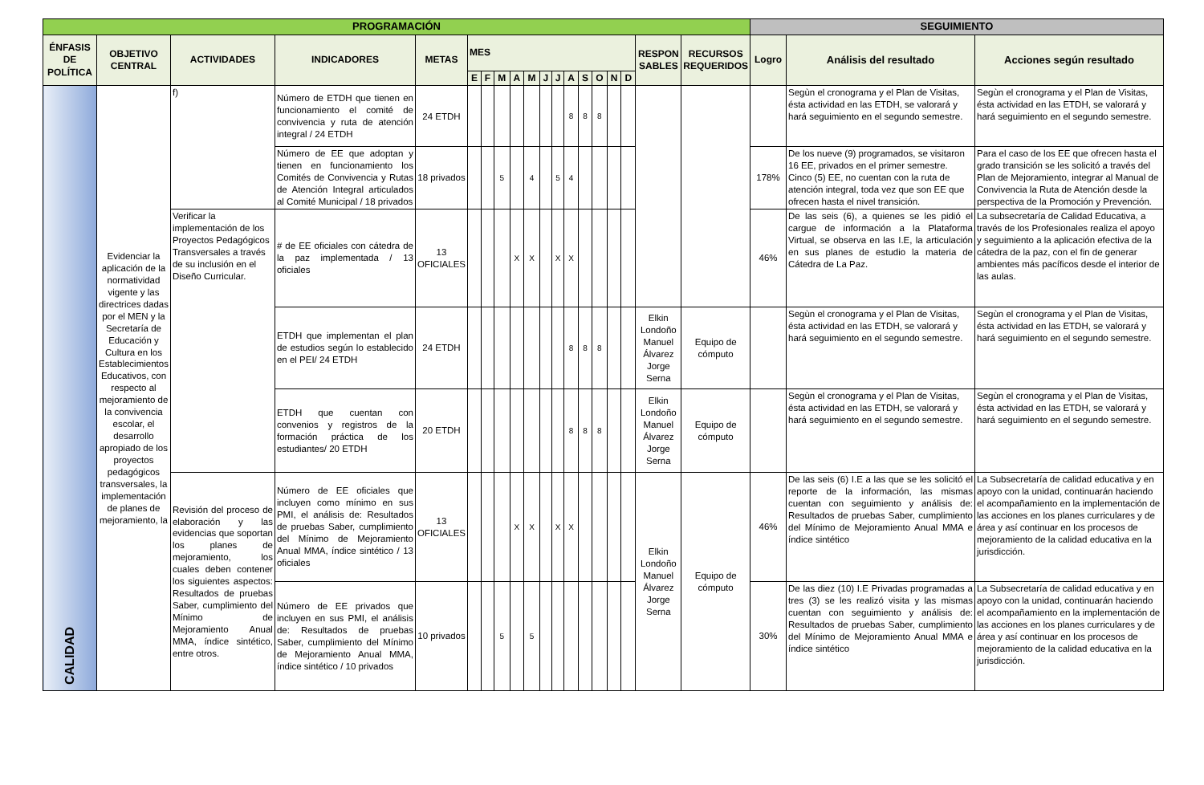| PROGRAMACIÓN | | | | | | | | | | | | | | | | | | | SEGUIMIENTO | | |
| --- | --- | --- | --- | --- | --- | --- | --- | --- | --- | --- | --- | --- | --- | --- | --- | --- | --- | --- | --- | --- | --- |
| ÉNFASIS DE POLÍTICA | OBJETIVO CENTRAL | ACTIVIDADES | INDICADORES | METAS | MES | | | | | | | | | | | | RESPON SABLES | RECURSOS REQUERIDOS | Logro | Análisis del resultado | Acciones según resultado |
| | | | | | E | F | M | A | M | J | J | A | S | O | N | D | | | | | |
| CALIDAD | Evidenciar la aplicación de la normatividad vigente y las directrices dadas por el MEN y la Secretaría de Educación y Cultura en los Establecimientos Educativos, con respecto al mejoramiento de la convivencia escolar, el desarrollo apropiado de los proyectos pedagógicos transversales, la implementación de planes de mejoramiento, la | f) | Número de ETDH que tienen en funcionamiento el comité de convivencia y ruta de atención integral / 24 ETDH | 24 ETDH | | | | | | | | 8 | 8 | 8 | | | | | | Segùn el cronograma y el Plan de Visitas, ésta actividad en las ETDH, se valorará y hará seguimiento en el segundo semestre. | Segùn el cronograma y el Plan de Visitas, ésta actividad en las ETDH, se valorará y hará seguimiento en el segundo semestre. |
| | | | Número de EE que adoptan y tienen en funcionamiento los Comités de Convivencia y Rutas de Atención Integral articulados al Comité Municipal / 18 privados | 18 privados | | | 5 | | 4 | | 5 | 4 | | | | | | | 178% | De los nueve (9) programados, se visitaron 16 EE, privados en el primer semestre. Cinco (5) EE, no cuentan con la ruta de atención integral, toda vez que son EE que ofrecen hasta el nivel transición. | Para el caso de los EE que ofrecen hasta el grado transición se les solicitó a través del Plan de Mejoramiento, integrar al Manual de Convivencia la Ruta de Atención desde la perspectiva de la Promoción y Prevención. |
| | | Verificar la implementación de los Proyectos Pedagógicos Transversales a través de su inclusión en el Diseño Curricular. | # de EE oficiales con cátedra de la paz implementada / 13 oficiales | 13 OFICIALES | | | | X | X | | X | X | | | | | | | 46% | De las seis (6), a quienes se les pidió el cargue de información a la Plataforma Virtual, se observa en las I.E, la articulación en sus planes de estudio la materia de Cátedra de La Paz. | La subsecretaría de Calidad Educativa, a través de los Profesionales realiza el apoyo y seguimiento a la aplicación efectiva de la cátedra de la paz, con el fin de generar ambientes más pacíficos desde el interior de las aulas. |
| | | | ETDH que implementan el plan de estudios según lo establecido en el PEI/ 24 ETDH | 24 ETDH | | | | | | | | 8 | 8 | 8 | | | Elkin Londoño Manuel Álvarez Jorge Serna | Equipo de cómputo | | Segùn el cronograma y el Plan de Visitas, ésta actividad en las ETDH, se valorará y hará seguimiento en el segundo semestre. | Segùn el cronograma y el Plan de Visitas, ésta actividad en las ETDH, se valorará y hará seguimiento en el segundo semestre. |
| | | | ETDH que cuentan con convenios y registros de la formación práctica de los estudiantes/ 20 ETDH | 20 ETDH | | | | | | | | 8 | 8 | 8 | | | Elkin Londoño Manuel Álvarez Jorge Serna | Equipo de cómputo | | Segùn el cronograma y el Plan de Visitas, ésta actividad en las ETDH, se valorará y hará seguimiento en el segundo semestre. | Segùn el cronograma y el Plan de Visitas, ésta actividad en las ETDH, se valorará y hará seguimiento en el segundo semestre. |
| | | Revisión del proceso de elaboración y las evidencias que soportan los planes de mejoramiento, los cuales deben contener los siguientes aspectos: Resultados de pruebas Saber, cumplimiento del Mínimo de Mejoramiento Anual MMA, índice sintético, entre otros. | Número de EE oficiales que incluyen como mínimo en sus PMI, el análisis de: Resultados de pruebas Saber, cumplimiento del Mínimo de Mejoramiento Anual MMA, índice sintético / 13 oficiales | 13 OFICIALES | | | | X | X | | X | X | | | | | Elkin Londoño Manuel Álvarez Jorge Serna | Equipo de cómputo | 46% | De las seis (6) I.E a las que se les solicitó el reporte de la información, las mismas cuentan con seguimiento y análisis de: Resultados de pruebas Saber, cumplimiento del Mínimo de Mejoramiento Anual MMA e índice sintético | La Subsecretaría de calidad educativa y en apoyo con la unidad, continuarán haciendo el acompañamiento en la implementación de las acciones en los planes curriculares y de área y así continuar en los procesos de mejoramiento de la calidad educativa en la jurisdicción. |
| | | | Número de EE privados que incluyen en sus PMI, el análisis de: Resultados de pruebas Saber, cumplimiento del Mínimo de Mejoramiento Anual MMA, índice sintético / 10 privados | 10 privados | | | 5 | | 5 | | | | | | | | | | 30% | De las diez (10) I.E Privadas programadas a tres (3) se les realizó visita y las mismas cuentan con seguimiento y análisis de: Resultados de pruebas Saber, cumplimiento del Mínimo de Mejoramiento Anual MMA e índice sintético | La Subsecretaría de calidad educativa y en apoyo con la unidad, continuarán haciendo el acompañamiento en la implementación de las acciones en los planes curriculares y de área y así continuar en los procesos de mejoramiento de la calidad educativa en la jurisdicción. |